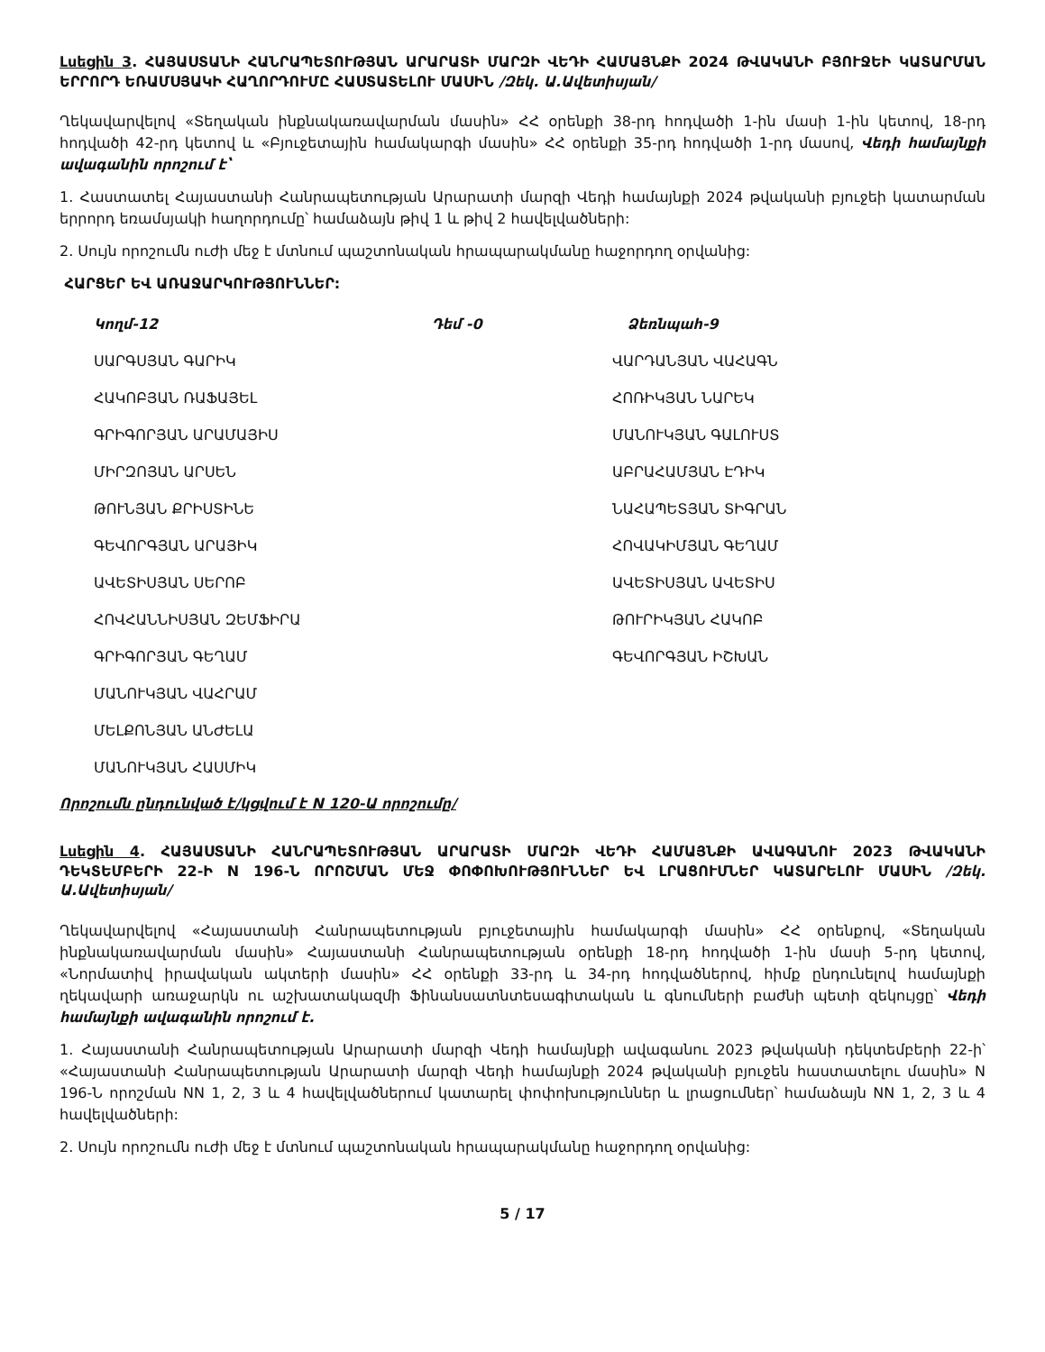Լսեցին 3. ՀԱՅԱՍՏԱՆԻ ՀԱՆՐԱՊԵՏՈՒԹՅԱՆ ԱՐԱՐԱՏԻ ՄԱՐԶԻ ՎԵԴԻ ՀԱՄԱՅՆՔԻ 2024 ԹՎԱԿԱՆԻ ԲՅՈՒՋԵԻ ԿԱՏԱՐՄԱՆ ԵՐՐՈՐԴ ԵՌԱՄՍՅԱԿԻ ՀԱՂՈՐԴՈՒՄԸ ՀԱՍՏԱՏԵԼՈՒ ՄԱՍԻՆ /Զեկ. Ա.Ավետիսյան/
Ղեկավարվելով «Տեղական ինքնակառավարման մասին» ՀՀ օրենքի 38-րդ հոդվածի 1-ին մասի 1-ին կետով, 18-րդ հոդվածի 42-րդ կետով և «Բյուջետային համակարգի մասին» ՀՀ օրենքի 35-րդ հոդվածի 1-րդ մասով, Վեդի համայնքի ավագանին որոշում է՝
1. Հաստատել Հայաստանի Հանրապետության Արարատի մարզի Վեդի համայնքի 2024 թվականի բյուջեի կատարման երրորդ եռամսյակի հաղորդումը՝ համաձայն թիվ 1 և թիվ 2 հավելվածների:
2. Սույն որոշումն ուժի մեջ է մտնում պաշտոնական հրապարակմանը հաջորդող օրվանից:
ՀԱՐՑԵՐ ԵՎ ԱՌԱՋԱՐԿՈՒԹՅՈՒՆՆԵՐ:
| Կողմ-12 | Դեմ -0 | Ձեռնպահ-9 |
| ՍԱՐԳՍՅԱՆ ԳԱՐԻԿ | | ՎԱՐԴԱՆՅԱՆ ՎԱՀԱԳՆ |
| ՀԱԿՈԲՅԱՆ ՌԱՖԱՅԵԼ | | ՀՈՌԻԿՅԱՆ ՆԱՐԵԿ |
| ԳՐԻԳՈՐՅԱՆ ԱՐԱՄԱՅԻՍ | | ՄԱՆՈՒԿՅԱՆ ԳԱԼՈՒՍՏ |
| ՄԻՐԶՈՅԱՆ ԱՐՍԵՆ | | ԱԲՐԱՀԱՄՅԱՆ ԷԴԻԿ |
| ԹՈՒՆՅԱՆ ՔՐԻՍՏԻՆԵ | | ՆԱՀԱՊԵՏՅԱՆ ՏԻԳՐԱՆ |
| ԳԵՎՈՐԳՅԱՆ ԱՐԱՅԻԿ | | ՀՈՎԱԿԻՄՅԱՆ ԳԵՂԱՄ |
| ԱՎԵՏԻՍՅԱՆ ՍԵՐՈԲ | | ԱՎԵՏԻՍՅԱՆ ԱՎԵՏԻՍ |
| ՀՈՎՀԱՆՆԻՍՅԱՆ ԶԵՄՖԻՐԱ | | ԹՈՒՐԻԿՅԱՆ ՀԱԿՈԲ |
| ԳՐԻԳՈՐՅԱՆ ԳԵՂԱՄ | | ԳԵՎՈՐԳՅԱՆ ԻՇԽԱՆ |
| ՄԱՆՈՒԿՅԱՆ ՎԱՀՐԱՄ | | |
| ՄԵԼՔՈՆՅԱՆ ԱՆԺԵԼԱ | | |
| ՄԱՆՈՒԿՅԱՆ ՀԱՍՄԻԿ | | |
Որոշումն ընդունված է/կցվում է N 120-Ա որոշումը/
Լսեցին 4. ՀԱՅԱՍՏԱՆԻ ՀԱՆՐԱՊԵՏՈՒԹՅԱՆ ԱՐԱՐԱՏԻ ՄԱՐԶԻ ՎԵԴԻ ՀԱՄԱՅՆՔԻ ԱՎԱԳԱՆՈՒ 2023 ԹՎԱԿԱՆԻ ԴԵԿՏԵՄԲԵՐԻ 22-Ի N 196-Ն ՈՐՈՇՄԱՆ ՄԵՋ ՓՈՓՈԽՈՒԹՅՈՒՆՆԵՐ ԵՎ ԼՐԱՑՈՒՄՆԵՐ ԿԱՏԱՐԵԼՈՒ ՄԱՍԻՆ /Զեկ. Ա.Ավետիսյան/
Ղեկավարվելով «Հայաստանի Հանրապետության բյուջետային համակարգի մասին» ՀՀ օրենքով, «Տեղական ինքնակառավարման մասին» Հայաստանի Հանրապետության օրենքի 18-րդ հոդվածի 1-ին մասի 5-րդ կետով, «Նորմատիվ իրավական ակտերի մասին» ՀՀ օրենքի 33-րդ և 34-րդ հոդվածներով, հիմք ընդունելով համայնքի ղեկավարի առաջարկն ու աշխատակազմի Ֆինանսատնտեսագիտական և գնումների բաժնի պետի զեկույցը՝ Վեդի համայնքի ավագանին որոշում է.
1. Հայաստանի Հանրապետության Արարատի մարզի Վեդի համայնքի ավագանու 2023 թվականի դեկտեմբերի 22-ի՝ «Հայաստանի Հանրապետության Արարատի մարզի Վեդի համայնքի 2024 թվականի բյուջեն հաստատելու մասին» N 196-Ն որոշման NN 1, 2, 3 և 4 հավելվածներում կատարել փոփոխություններ և լրացումներ՝ համաձայն NN 1, 2, 3 և 4 հավելվածների:
2. Սույն որոշումն ուժի մեջ է մտնում պաշտոնական հրապարակմանը հաջորդող օրվանից:
5 / 17